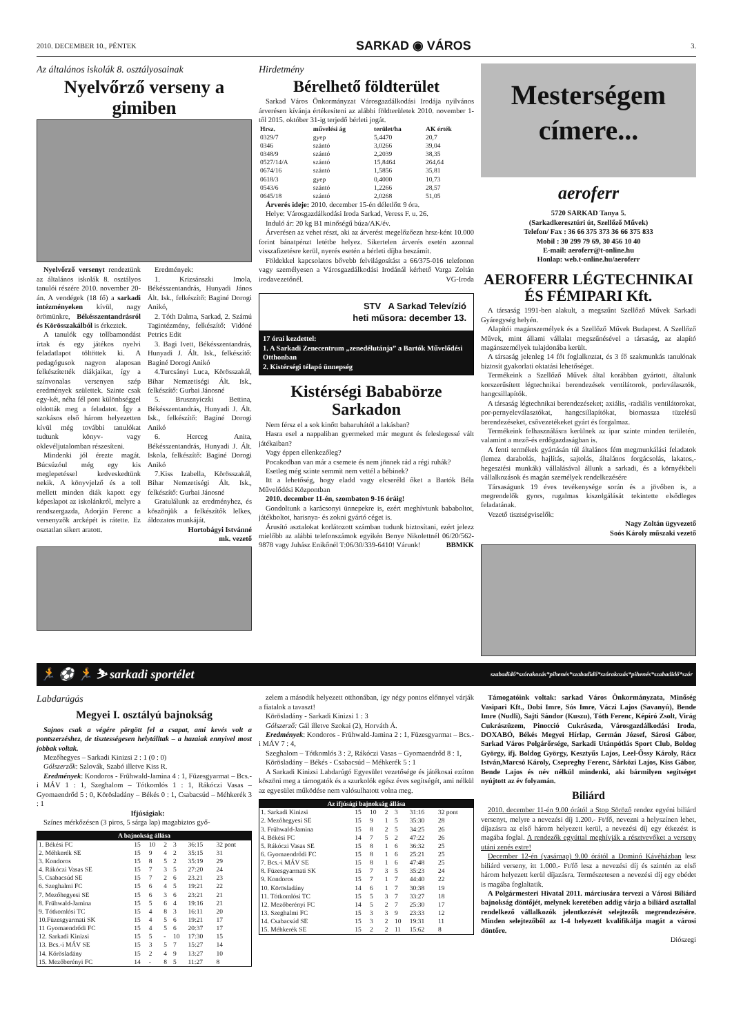2010. DECEMBER 10., PÉNTEK SARKAD ◉ VÁROS 3.
Az általános iskolák 8. osztályosainak
Nyelvőrző verseny a gimiben
Nyelvőrző versenyt rendeztünk az általános iskolák 8. osztályos tanulói részére 2010. november 20-án. A vendégek (18 fő) a sarkadi intézményeken kívül, nagy örömünkre, Békésszentandrásról és Körösszakálból is érkeztek.
A tanulók egy tollbamondást írtak és egy játékos nyelvi feladatlapot töltöttek ki. A pedagógusok nagyon alaposan felkészítették diákjaikat, így a színvonalas versenyen szép eredmények születtek. Szinte csak egy-két, néha fél pont különbséggel oldották meg a feladatot. Így a szokásos első három helyezetten kívül még további tanulókat tudtunk könyv- vagy oklevéljutalomban részesíteni.
Mindenki jól érezte magát. Búcsúzóul még egy kis meglepetéssel kedveskedtünk nekik. A könyvjelző és a toll mellett minden diák kapott egy képeslapot az iskolánkról, melyre a rendszergazda, Adorján Ferenc a versenyzők arcképét is rátette. Ez osztatlan sikert aratott.
Eredmények:
1. Krizsánszki Imola, Békésszentandrás, Hunyadi János Ált. Isk., felkészítő: Baginé Dorogi Anikó,
2. Tóth Dalma, Sarkad, 2. Számú Tagintézmény, felkészítő: Vidóné Petrics Edit
3. Bagi Ivett, Békésszentandrás, Hunyadi J. Ált. Isk., felkészítő: Baginé Dorogi Anikó
4.Turcsányi Luca, Körösszakál, Bihar Nemzetiségi Ált. Isk., felkészítő: Gurbai Jánosné
5. Brusznyiczki Bettina, Békésszentandrás, Hunyadi J. Ált. Isk., felkészítő: Baginé Dorogi Anikó
6. Herceg Anita, Békésszentandrás, Hunyadi J. Ált. Iskola, felkészítő: Baginé Dorogi Anikó
7.Kiss Izabella, Körösszakál, Bihar Nemzetiségi Ált. Isk., felkészítő: Gurbai Jánosné
Gratulálunk az eredményhez, és köszönjük a felkészítők lelkes, áldozatos munkáját.
Hortobágyi Istvánné
mk. vezető
Hirdetmény
Bérelhető földterület
Sarkad Város Önkormányzat Városgazdálkodási Irodája nyilvános árverésen kívánja értékesíteni az alábbi földterületek 2010. november 1-től 2015. október 31-ig terjedő bérleti jogát.
| Hrsz. | művelési ág | terület/ha | AK érték |
| --- | --- | --- | --- |
| 0329/7 | gyep | 5,4470 | 20,7 |
| 0346 | szántó | 3,0266 | 39,04 |
| 0348/9 | szántó | 2,2039 | 38,35 |
| 0527/14/A | szántó | 15,8464 | 264,64 |
| 0674/16 | szántó | 1,5856 | 35,81 |
| 0618/3 | gyep | 0,4000 | 10,73 |
| 0543/6 | szántó | 1,2266 | 28,57 |
| 0645/18 | szántó | 2,0268 | 51,05 |
Árverés ideje: 2010. december 15-én déletlőtt 9 óra.
Helye: Városgazdálkodási Iroda Sarkad, Veress F. u. 26.
Induló ár: 20 kg B1 minőségű búza/AK/év.
Árverésen az vehet részt, aki az árverést megelőzőezn hrsz-ként 10.000 forint bánatpénzt letétbe helyez. Sikertelen árverés esetén azonnal visszafizetésre kerül, nyerés esetén a bérleti díjba beszámít.
Földekkel kapcsolatos bővebb felvilágosítást a 66/375-016 telefonon vagy személyesen a Városgazdálkodási Irodánál kérhető Varga Zoltán irodavezetőnél. VG-Iroda
STV A Sarkad Televízió
heti műsora: december 13.
17 órai kezdettel:
1. A Sarkadi Zenecentrum „zenedélutánja” a Bartók Művelődési Otthonban
2. Kistérségi télapó ünnepség
Kistérségi Bababörze Sarkadon
Nem férsz el a sok kinőtt babaruhától a lakásban?
Hasra esel a nappaliban gyermeked már megunt és feleslegessé vált játékaiban?
Vagy éppen ellenkezőleg?
Pocakodban van már a csemete és nem jönnek rád a régi ruhák?
Esetleg még szinte semmit nem vettél a bébinek?
Itt a lehetőség, hogy eladd vagy elcseréld őket a Bartók Béla Művelődési Központban
2010. december 11-én, szombaton 9-16 óráig!
Gondoltunk a karácsonyi ünnepekre is, ezért meghívtunk bababoltot, játékboltot, harisnya- és zokni gyártó céget is.
Árusító asztalokat korlátozott számban tudunk biztosítani, ezért jelezz mielőbb az alábbi telefonszámok egyikén Benye Nikolettnél 06/20/562-9878 vagy Juhász Enikőnél T:06/30/339-6410! Várunk! BBMKK
Mesterségem címere...
aeroferr
5720 SARKAD Tanya 5.
(Sarkadkeresztúri út, Szellőző Művek)
Telefon/ Fax : 36 66 375 373 36 66 375 833
Mobil : 30 299 79 69, 30 456 10 40
E-mail: aeroferr@t-online.hu
Honlap: web.t-online.hu/aeroferr
AEROFERR LÉGTECHNIKAI ÉS FÉMIPARI Kft.
A társaság 1991-ben alakult, a megszűnt Szellőző Művek Sarkadi Gyáregység helyén.
Alapítói magánszemélyek és a Szellőző Művek Budapest. A Szellőző Művek, mint állami vállalat megszűnésével a társaság, az alapító magánszemélyek tulajdonába került.
A társaság jelenleg 14 főt foglalkoztat, és 3 fő szakmunkás tanulónak biztosít gyakorlati oktatási lehetőséget.
Termékeink a Szellőző Művek által korábban gyártott, általunk korszerűsített légtechnikai berendezések ventilátorok, porleválasztók, hangcsillapítók.
A társaság légtechnikai berendezéseket; axiális, -radiális ventilátorokat, por-pernyeleválasztókat, hangcsillapítókat, biomassza tüzelésű berendezéseket, csővezetékeket gyárt és forgalmaz.
Termékeink felhasználásra kerülnek az ipar szinte minden területén, valamint a mező-és erdőgazdaságban is.
A fenti termékek gyártásán túl általános fém megmunkálási feladatok (lemez darabolás, hajlítás, sajtolás, általános forgácsolás, lakatos,- hegesztési munkák) vállalásával állunk a sarkadi, és a környékbeli vállalkozások és magán személyek rendelkezésére
Társaságunk 19 éves tevékenysége során és a jövőben is, a megrendelők gyors, rugalmas kiszolgálását tekintette elsődleges feladatának.
Vezető tisztségviselők:
Nagy Zoltán ügyvezető
Soós Károly műszaki vezető
🏃 ⚽ 🏃 ⛷ sarkadi sportélet szabadidő*szórakozás*pihenés*szabadidő*szórakozás*pihenés*szabadidő*szór
Labdarúgás
Megyei I. osztályú bajnokság
Sajnos csak a végére pörgött fel a csapat, ami kevés volt a pontszerzéshez, de tisztességesen helytálltak – a hazaiak ennyivel most jobbak voltak.
Mezőhegyes – Sarkadi Kinizsi 2 : 1 (0 : 0)
Gólszerzők: Szlovák, Szabó illetve Kiss R.
Eredmények: Kondoros - Frühwald-Jamina 4 : 1, Füzesgyarmat – Bcs.-i MÁV 1 : 1, Szeghalom – Tótkomlós 1 : 1, Rákóczi Vasas – Gyomaendrőd 5 : 0, Körösladány – Békés 0 : 1, Csabacsúd – Méhkerék 3 : 1
Ifjúságiak:
Színes mérkőzésen (3 piros, 5 sárga lap) magabiztos győ-
| A bajnokság állása | | | | | | |
| --- | --- | --- | --- | --- | --- | --- |
| 1. Békési FC | 15 | 10 | 2 | 3 | 36:15 | 32 pont |
| 2. Méhkerék SE | 15 | 9 | 4 | 2 | 35:15 | 31 |
| 3. Kondoros | 15 | 8 | 5 | 2 | 35:19 | 29 |
| 4. Rákóczi Vasas SE | 15 | 7 | 3 | 5 | 27:20 | 24 |
| 5. Csabacsúd SE | 15 | 7 | 2 | 6 | 23.21 | 23 |
| 6. Szeghalmi FC | 15 | 6 | 4 | 5 | 19:21 | 22 |
| 7. Mezőhegyesi SE | 15 | 6 | 3 | 6 | 23:21 | 21 |
| 8. Frühwald-Jamina | 15 | 5 | 6 | 4 | 19:16 | 21 |
| 9. Tótkomlósi TC | 15 | 4 | 8 | 3 | 16:11 | 20 |
| 10.Füzesgyarmati SK | 15 | 4 | 5 | 6 | 19:21 | 17 |
| 11 Gyomaendrődi FC | 15 | 4 | 5 | 6 | 20:37 | 17 |
| 12. Sarkadi Kinizsi | 15 | 5 | - | 10 | 17:30 | 15 |
| 13. Bcs.-i MÁV SE | 15 | 3 | 5 | 7 | 15:27 | 14 |
| 14. Körösladány | 15 | 2 | 4 | 9 | 13:27 | 10 |
| 15. Mezőberényi FC | 14 | - | 8 | 5 | 11:27 | 8 |
zelem a második helyezett otthonában, így négy pontos előnnyel várják a fiatalok a tavaszt!
Körösladány - Sarkadi Kinizsi 1 : 3
Gólszerző: Gál illetve Szokai (2), Horváth Á.
Eredmények: Kondoros - Frühwald-Jamina 2 : 1, Füzesgyarmat – Bcs.-i MÁV 7 : 4,
Szeghalom – Tótkomlós 3 : 2, Rákóczi Vasas – Gyomaendrőd 8 : 1,
Körösladány – Békés - Csabacsúd – Méhkerék 5 : 1
A Sarkadi Kinizsi Labdarúgó Egyesület vezetősége és játékosai ezúton köszöni meg a támogatók és a szurkolók egész éves segítségét, ami nélkül az egyesület működése nem valósulhatott volna meg.
| Az ifjúsági bajnokság állása | | | | | | |
| --- | --- | --- | --- | --- | --- | --- |
| 1. Sarkadi Kinizsi | 15 | 10 | 2 | 3 | 31:16 | 32 pont |
| 2. Mezőhegyesi SE | 15 | 9 | 1 | 5 | 35:30 | 28 |
| 3. Frühwald-Jamina | 15 | 8 | 2 | 5 | 34:25 | 26 |
| 4. Békési FC | 14 | 7 | 5 | 2 | 47:22 | 26 |
| 5. Rákóczi Vasas SE | 15 | 8 | 1 | 6 | 36:32 | 25 |
| 6. Gyomaendrődi FC | 15 | 8 | 1 | 6 | 25:21 | 25 |
| 7. Bcs.-i MÁV SE | 15 | 8 | 1 | 6 | 47:48 | 25 |
| 8. Füzesgyarmati SK | 15 | 7 | 3 | 5 | 35:23 | 24 |
| 9. Kondoros | 15 | 7 | 1 | 7 | 44:40 | 22 |
| 10. Körösladány | 14 | 6 | 1 | 7 | 30:38 | 19 |
| 11. Tótkomlósi TC | 15 | 5 | 3 | 7 | 33:27 | 18 |
| 12. Mezőberényi FC | 14 | 5 | 2 | 7 | 25:30 | 17 |
| 13. Szeghalmi FC | 15 | 3 | 3 | 9 | 23:33 | 12 |
| 14. Csabacsúd SE | 15 | 3 | 2 | 10 | 19:31 | 11 |
| 15. Méhkerék SE | 15 | 2 | 2 | 11 | 15:62 | 8 |
Támogatóink voltak: sarkad Város Önkormányzata, Minőség Vasipari Kft., Dobi Imre, Sós Imre, Váczi Lajos (Savanyú), Bende Imre (Nudli), Sajti Sándor (Kuszu), Tóth Ferenc, Képíró Zsolt, Virág Cukrászüzem, Pinocció Cukrászda, Városgazdálkodási Iroda, DOXABÓ, Békés Megyei Hírlap, Germán József, Sárosi Gábor, Sarkad Város Polgárőrsége, Sarkadi Utánpótlás Sport Club, Boldog György, ifj. Boldog György, Kesztyűs Lajos, Leel-Őssy Károly, Rácz István,Marcsó Károly, Csepreghy Ferenc, Sárközi Lajos, Kiss Gábor, Bende Lajos és név nélkül mindenki, aki bármilyen segítséget nyújtott az év folyamán.
Biliárd
2010. december 11-én 9.00 órától a Stop Söröző rendez egyéni biliárd versenyt, melyre a nevezési díj 1.200.- Ft/fő, nevezni a helyszínen lehet, díjazásra az első három helyezett kerül, a nevezési díj egy étkezést is magába foglal. A rendezők egyúttal meghívják a résztvevőket a verseny utáni zenés estre!
December 12-én (vasárnap) 9.00 órától a Dominó Kávéházban lesz biliárd verseny, itt 1.000.- Ft/fő lesz a nevezési díj és szintén az első három helyezett kerül díjazásra. Természetesen a nevezési díj egy ebédet is magába foglaltatik.
A Polgármesteri Hivatal 2011. márciusára tervezi a Városi Biliárd bajnokság döntőjét, melynek keretében addig várja a biliárd asztallal rendelkező vállalkozók jelentkezését selejtezők megrendezésére. Minden selejtezőből az 1-4 helyezett kvalifikálja magát a városi döntőre.
Diószegi